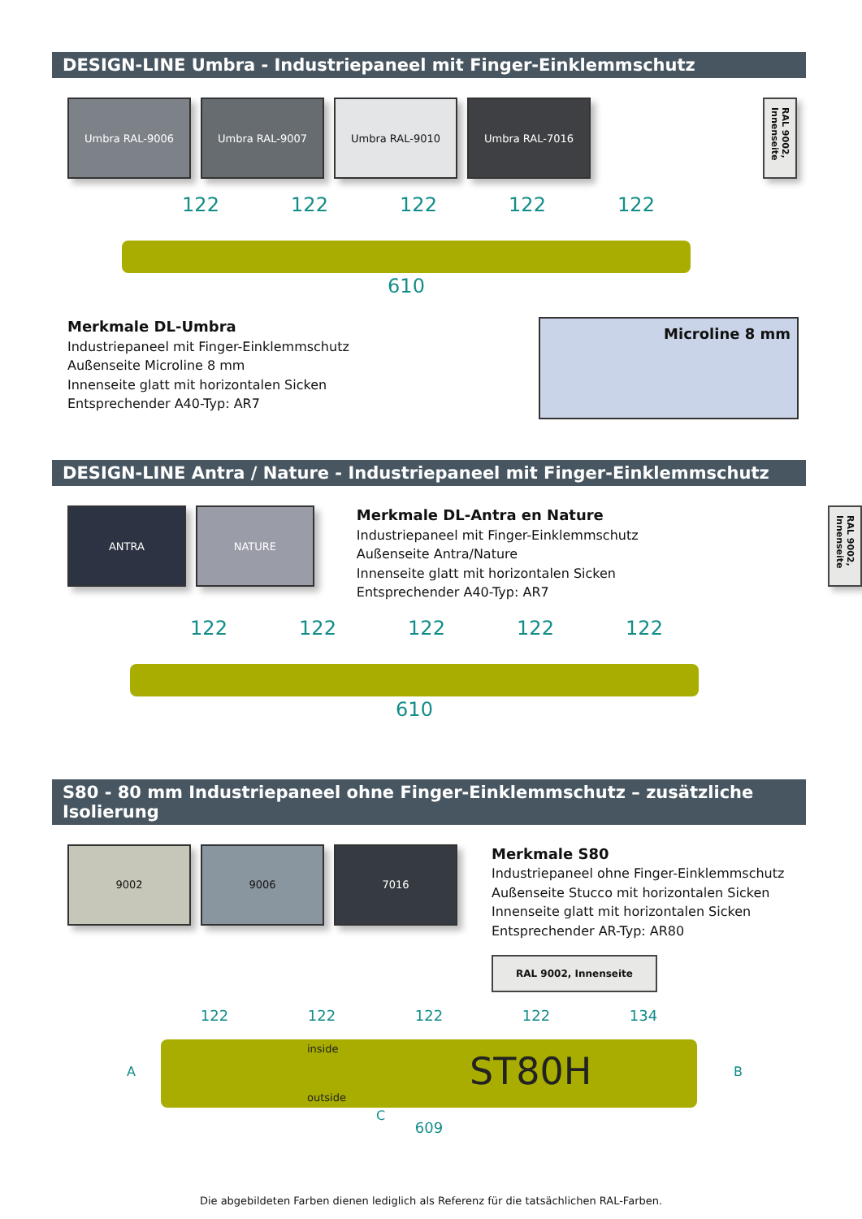DESIGN-LINE Umbra - Industriepaneel mit Finger-Einklemmschutz
Umbra RAL-9006 Umbra RAL-9007 Umbra RAL-9010 Umbra RAL-7016 RAL 9002, Innenseite
122 122 122 122 122
610
Merkmale DL-Umbra
Industriepaneel mit Finger-Einklemmschutz
Außenseite Microline 8 mm
Innenseite glatt mit horizontalen Sicken
Entsprechender A40-Typ: AR7
Microline 8 mm
DESIGN-LINE Antra / Nature - Industriepaneel mit Finger-Einklemmschutz
ANTRA NATURE
Merkmale DL-Antra en Nature
Industriepaneel mit Finger-Einklemmschutz
Außenseite Antra/Nature
Innenseite glatt mit horizontalen Sicken
Entsprechender A40-Typ: AR7
RAL 9002, Innenseite
122 122 122 122 122
610
S80 - 80 mm Industriepaneel ohne Finger-Einklemmschutz – zusätzliche Isolierung
9002 9006 7016
Merkmale S80
Industriepaneel ohne Finger-Einklemmschutz
Außenseite Stucco mit horizontalen Sicken
Innenseite glatt mit horizontalen Sicken
Entsprechender AR-Typ: AR80
RAL 9002, Innenseite
122 122 122 122 134
inside
ST80H
outside
A B
C
609
Die abgebildeten Farben dienen lediglich als Referenz für die tatsächlichen RAL-Farben.